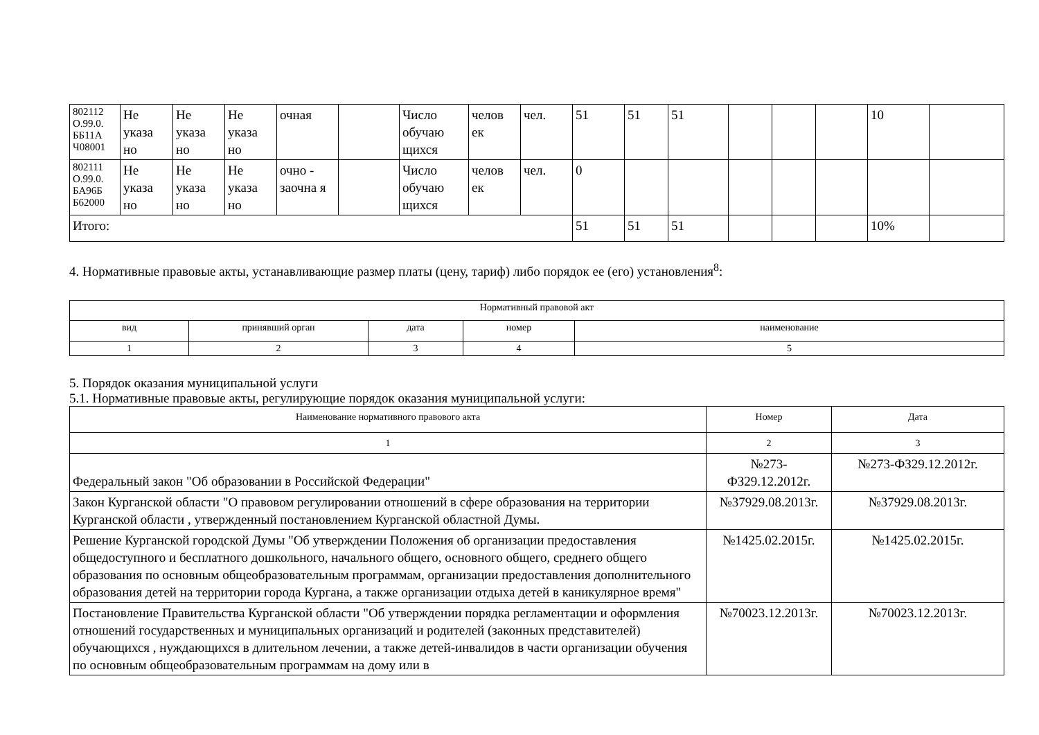| 802112 О.99.0. ББ11А Ч08001 | Не указа но | Не указа но | Не указа но | очная | | Число обучаю щихся | челов ек | чел. | 51 | 51 | 51 | | | | 10 | |
| 802111 О.99.0. БА96Б Б62000 | Не указа но | Не указа но | Не указа но | очно - заочна я | | Число обучаю щихся | челов ек | чел. | 0 | | | | | | | |
| Итого: | | | | | | | | | 51 | 51 | 51 | | | | 10% | |
4. Нормативные правовые акты, устанавливающие размер платы (цену, тариф) либо порядок ее (его) установления<sup>8</sup>:
| Нормативный правовой акт | | | | |
| --- | --- | --- | --- | --- |
| вид | принявший орган | дата | номер | наименование |
| 1 | 2 | 3 | 4 | 5 |
5. Порядок оказания муниципальной услуги
5.1. Нормативные правовые акты, регулирующие порядок оказания муниципальной услуги:
| Наименование нормативного правового акта | Номер | Дата |
| --- | --- | --- |
| 1 | 2 | 3 |
| Федеральный закон "Об образовании в Российской Федерации" | №273-ФЗ29.12.2012г. | №273-ФЗ29.12.2012г. |
| Закон Курганской области "О правовом регулировании отношений в сфере образования на территории Курганской области , утвержденный постановлением Курганской областной Думы. | №37929.08.2013г. | №37929.08.2013г. |
| Решение Курганской городской Думы "Об утверждении Положения об организации предоставления общедоступного и бесплатного дошкольного, начального общего, основного общего, среднего общего образования по основным общеобразовательным программам, организации предоставления дополнительного образования детей на территории города Кургана, а также организации отдыха детей в каникулярное время" | №1425.02.2015г. | №1425.02.2015г. |
| Постановление Правительства Курганской области "Об утверждении порядка регламентации и оформления отношений государственных и муниципальных организаций и родителей (законных представителей) обучающихся , нуждающихся в длительном лечении, а также детей-инвалидов в части организации обучения по основным общеобразовательным программам на дому или в | №70023.12.2013г. | №70023.12.2013г. |